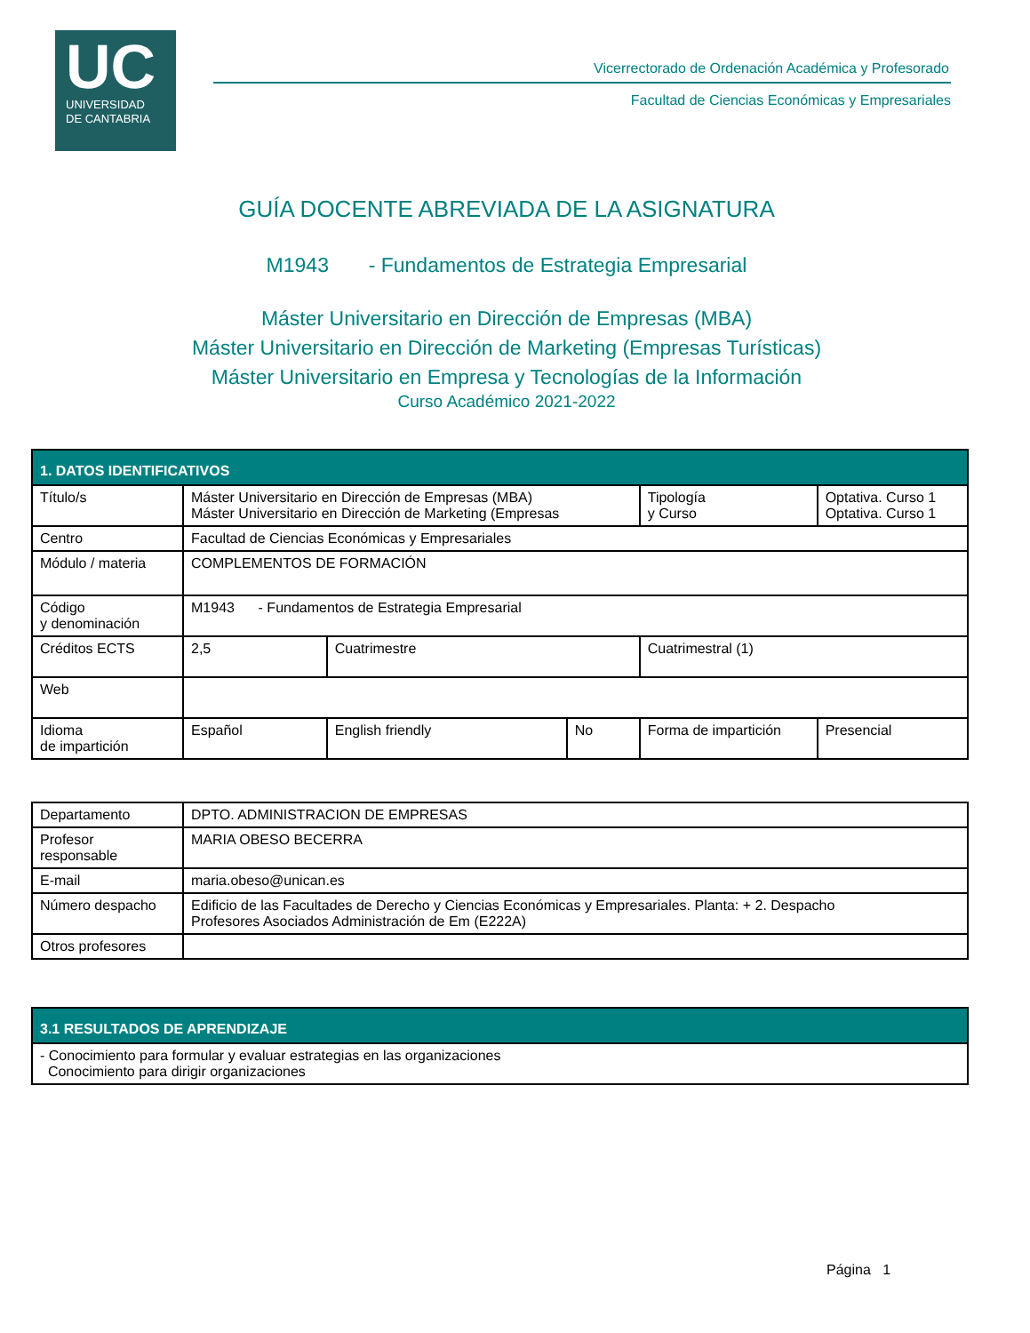UC
UNIVERSIDAD
DE CANTABRIA
Vicerrectorado de Ordenación Académica y Profesorado
Facultad de Ciencias Económicas y Empresariales
GUÍA DOCENTE ABREVIADA DE LA ASIGNATURA
M1943 - Fundamentos de Estrategia Empresarial
Máster Universitario en Dirección de Empresas (MBA)
Máster Universitario en Dirección de Marketing (Empresas Turísticas)
Máster Universitario en Empresa y Tecnologías de la Información
Curso Académico 2021-2022
| 1. DATOS IDENTIFICATIVOS | | | | | | |
| Título/s | Máster Universitario en Dirección de Empresas (MBA) Máster Universitario en Dirección de Marketing (Empresas | | | Tipología y Curso | Optativa. Curso 1 Optativa. Curso 1 | |
| Centro | Facultad de Ciencias Económicas y Empresariales | | | | | |
| Módulo / materia | COMPLEMENTOS DE FORMACIÓN | | | | | |
| Código y denominación | M1943 - Fundamentos de Estrategia Empresarial | | | | | |
| Créditos ECTS | 2,5 | Cuatrimestre | | Cuatrimestral (1) | | |
| Web | | | | | | |
| Idioma de impartición | Español | English friendly | No | Forma de impartición | | Presencial |
| Departamento | DPTO. ADMINISTRACION DE EMPRESAS |
| Profesor responsable | MARIA OBESO BECERRA |
| E-mail | maria.obeso@unican.es |
| Número despacho | Edificio de las Facultades de Derecho y Ciencias Económicas y Empresariales. Planta: + 2. Despacho Profesores Asociados Administración de Em (E222A) |
| Otros profesores | |
| 3.1 RESULTADOS DE APRENDIZAJE |
| - Conocimiento para formular y evaluar estrategias en las organizaciones Conocimiento para dirigir organizaciones |
Página 1